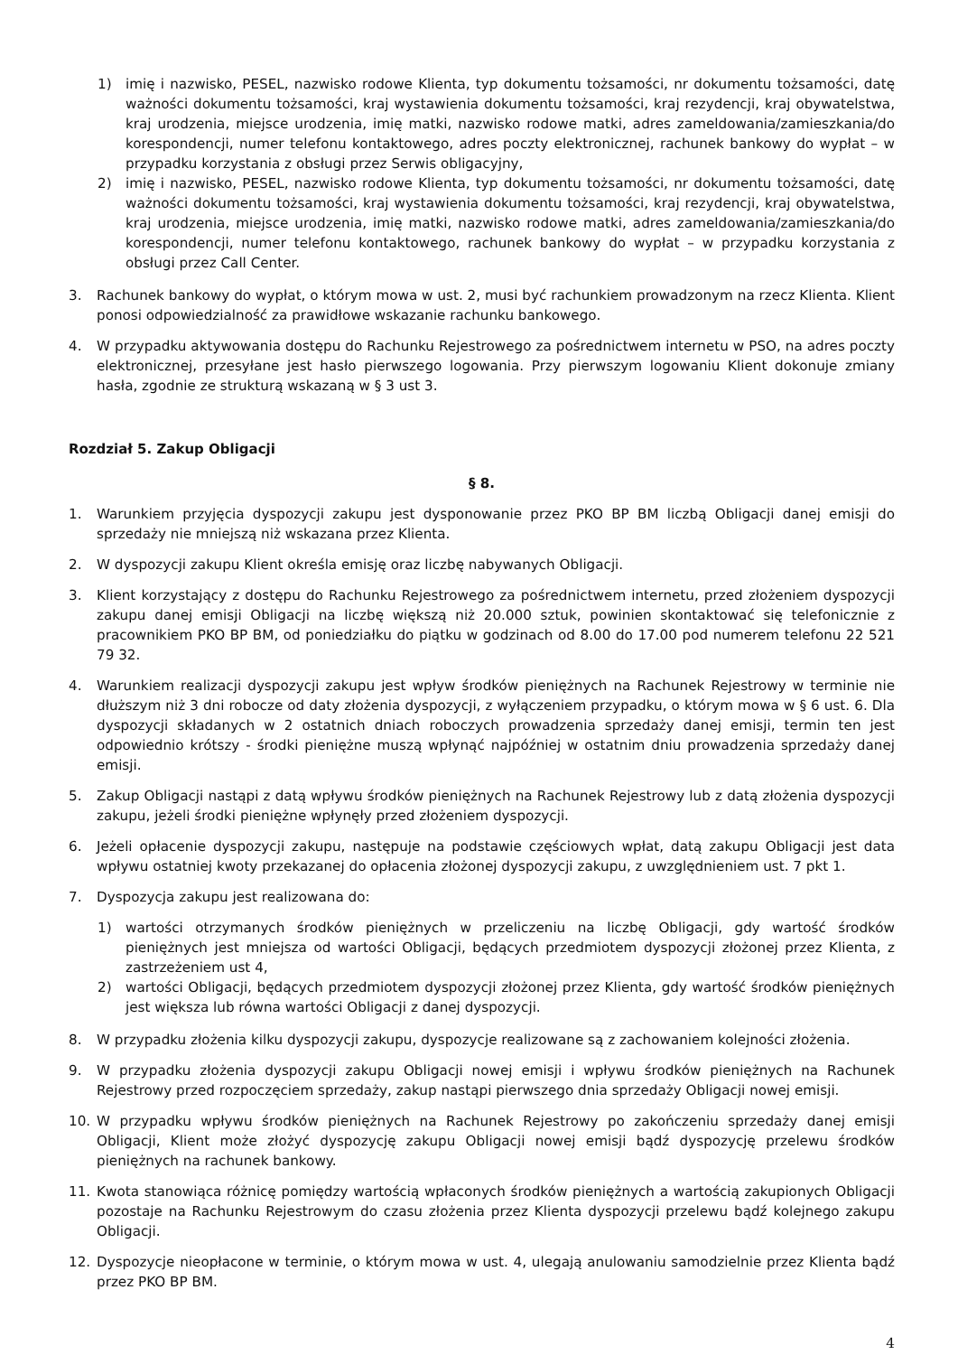1) imię i nazwisko, PESEL, nazwisko rodowe Klienta, typ dokumentu tożsamości, nr dokumentu tożsamości, datę ważności dokumentu tożsamości, kraj wystawienia dokumentu tożsamości, kraj rezydencji, kraj obywatelstwa, kraj urodzenia, miejsce urodzenia, imię matki, nazwisko rodowe matki, adres zameldowania/zamieszkania/do korespondencji, numer telefonu kontaktowego, adres poczty elektronicznej, rachunek bankowy do wypłat – w przypadku korzystania z obsługi przez Serwis obligacyjny,
2) imię i nazwisko, PESEL, nazwisko rodowe Klienta, typ dokumentu tożsamości, nr dokumentu tożsamości, datę ważności dokumentu tożsamości, kraj wystawienia dokumentu tożsamości, kraj rezydencji, kraj obywatelstwa, kraj urodzenia, miejsce urodzenia, imię matki, nazwisko rodowe matki, adres zameldowania/zamieszkania/do korespondencji, numer telefonu kontaktowego, rachunek bankowy do wypłat – w przypadku korzystania z obsługi przez Call Center.
3. Rachunek bankowy do wypłat, o którym mowa w ust. 2, musi być rachunkiem prowadzonym na rzecz Klienta. Klient ponosi odpowiedzialność za prawidłowe wskazanie rachunku bankowego.
4. W przypadku aktywowania dostępu do Rachunku Rejestrowego za pośrednictwem internetu w PSO, na adres poczty elektronicznej, przesyłane jest hasło pierwszego logowania. Przy pierwszym logowaniu Klient dokonuje zmiany hasła, zgodnie ze strukturą wskazaną w § 3 ust 3.
Rozdział 5. Zakup Obligacji
§ 8.
1. Warunkiem przyjęcia dyspozycji zakupu jest dysponowanie przez PKO BP BM liczbą Obligacji danej emisji do sprzedaży nie mniejszą niż wskazana przez Klienta.
2. W dyspozycji zakupu Klient określa emisję oraz liczbę nabywanych Obligacji.
3. Klient korzystający z dostępu do Rachunku Rejestrowego za pośrednictwem internetu, przed złożeniem dyspozycji zakupu danej emisji Obligacji na liczbę większą niż 20.000 sztuk, powinien skontaktować się telefonicznie z pracownikiem PKO BP BM, od poniedziałku do piątku w godzinach od 8.00 do 17.00 pod numerem telefonu 22 521 79 32.
4. Warunkiem realizacji dyspozycji zakupu jest wpływ środków pieniężnych na Rachunek Rejestrowy w terminie nie dłuższym niż 3 dni robocze od daty złożenia dyspozycji, z wyłączeniem przypadku, o którym mowa w § 6 ust. 6. Dla dyspozycji składanych w 2 ostatnich dniach roboczych prowadzenia sprzedaży danej emisji, termin ten jest odpowiednio krótszy - środki pieniężne muszą wpłynąć najpóźniej w ostatnim dniu prowadzenia sprzedaży danej emisji.
5. Zakup Obligacji nastąpi z datą wpływu środków pieniężnych na Rachunek Rejestrowy lub z datą złożenia dyspozycji zakupu, jeżeli środki pieniężne wpłynęły przed złożeniem dyspozycji.
6. Jeżeli opłacenie dyspozycji zakupu, następuje na podstawie częściowych wpłat, datą zakupu Obligacji jest data wpływu ostatniej kwoty przekazanej do opłacenia złożonej dyspozycji zakupu, z uwzględnieniem ust. 7 pkt 1.
7. Dyspozycja zakupu jest realizowana do:
1) wartości otrzymanych środków pieniężnych w przeliczeniu na liczbę Obligacji, gdy wartość środków pieniężnych jest mniejsza od wartości Obligacji, będących przedmiotem dyspozycji złożonej przez Klienta, z zastrzeżeniem ust 4,
2) wartości Obligacji, będących przedmiotem dyspozycji złożonej przez Klienta, gdy wartość środków pieniężnych jest większa lub równa wartości Obligacji z danej dyspozycji.
8. W przypadku złożenia kilku dyspozycji zakupu, dyspozycje realizowane są z zachowaniem kolejności złożenia.
9. W przypadku złożenia dyspozycji zakupu Obligacji nowej emisji i wpływu środków pieniężnych na Rachunek Rejestrowy przed rozpoczęciem sprzedaży, zakup nastąpi pierwszego dnia sprzedaży Obligacji nowej emisji.
10. W przypadku wpływu środków pieniężnych na Rachunek Rejestrowy po zakończeniu sprzedaży danej emisji Obligacji, Klient może złożyć dyspozycję zakupu Obligacji nowej emisji bądź dyspozycję przelewu środków pieniężnych na rachunek bankowy.
11. Kwota stanowiąca różnicę pomiędzy wartością wpłaconych środków pieniężnych a wartością zakupionych Obligacji pozostaje na Rachunku Rejestrowym do czasu złożenia przez Klienta dyspozycji przelewu bądź kolejnego zakupu Obligacji.
12. Dyspozycje nieopłacone w terminie, o którym mowa w ust. 4, ulegają anulowaniu samodzielnie przez Klienta bądź przez PKO BP BM.
4